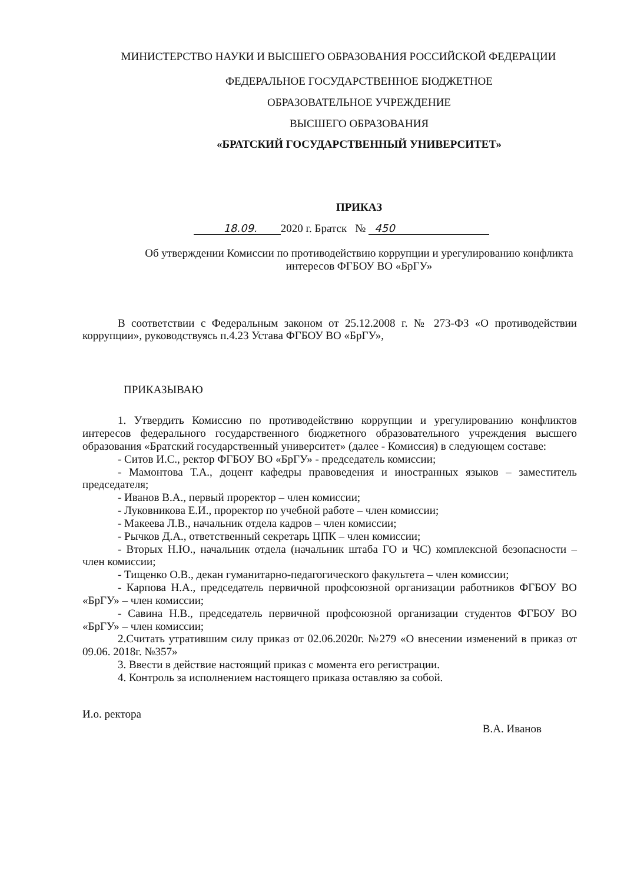МИНИСТЕРСТВО НАУКИ И ВЫСШЕГО ОБРАЗОВАНИЯ РОССИЙСКОЙ ФЕДЕРАЦИИ
ФЕДЕРАЛЬНОЕ ГОСУДАРСТВЕННОЕ БЮДЖЕТНОЕ
ОБРАЗОВАТЕЛЬНОЕ УЧРЕЖДЕНИЕ
ВЫСШЕГО ОБРАЗОВАНИЯ
«БРАТСКИЙ ГОСУДАРСТВЕННЫЙ УНИВЕРСИТЕТ»
ПРИКАЗ
18.09. 2020 г. Братск № 450
Об утверждении Комиссии по противодействию коррупции и урегулированию конфликта интересов ФГБОУ ВО «БрГУ»
В соответствии с Федеральным законом от 25.12.2008 г. № 273-ФЗ «О противодействии коррупции», руководствуясь п.4.23 Устава ФГБОУ ВО «БрГУ»,
ПРИКАЗЫВАЮ
1. Утвердить Комиссию по противодействию коррупции и урегулированию конфликтов интересов федерального государственного бюджетного образовательного учреждения высшего образования «Братский государственный университет» (далее - Комиссия) в следующем составе:
- Ситов И.С., ректор ФГБОУ ВО «БрГУ» - председатель комиссии;
- Мамонтова Т.А., доцент кафедры правоведения и иностранных языков – заместитель председателя;
- Иванов В.А., первый проректор – член комиссии;
- Луковникова Е.И., проректор по учебной работе – член комиссии;
- Макеева Л.В., начальник отдела кадров – член комиссии;
- Рычков Д.А., ответственный секретарь ЦПК – член комиссии;
- Вторых Н.Ю., начальник отдела (начальник штаба ГО и ЧС) комплексной безопасности – член комиссии;
- Тищенко О.В., декан гуманитарно-педагогического факультета – член комиссии;
- Карпова Н.А., председатель первичной профсоюзной организации работников ФГБОУ ВО «БрГУ» – член комиссии;
- Савина Н.В., председатель первичной профсоюзной организации студентов ФГБОУ ВО «БрГУ» – член комиссии;
2.Считать утратившим силу приказ от 02.06.2020г. №279 «О внесении изменений в приказ от 09.06. 2018г. №357»
3. Ввести в действие настоящий приказ с момента его регистрации.
4. Контроль за исполнением настоящего приказа оставляю за собой.
И.о. ректора В.А. Иванов